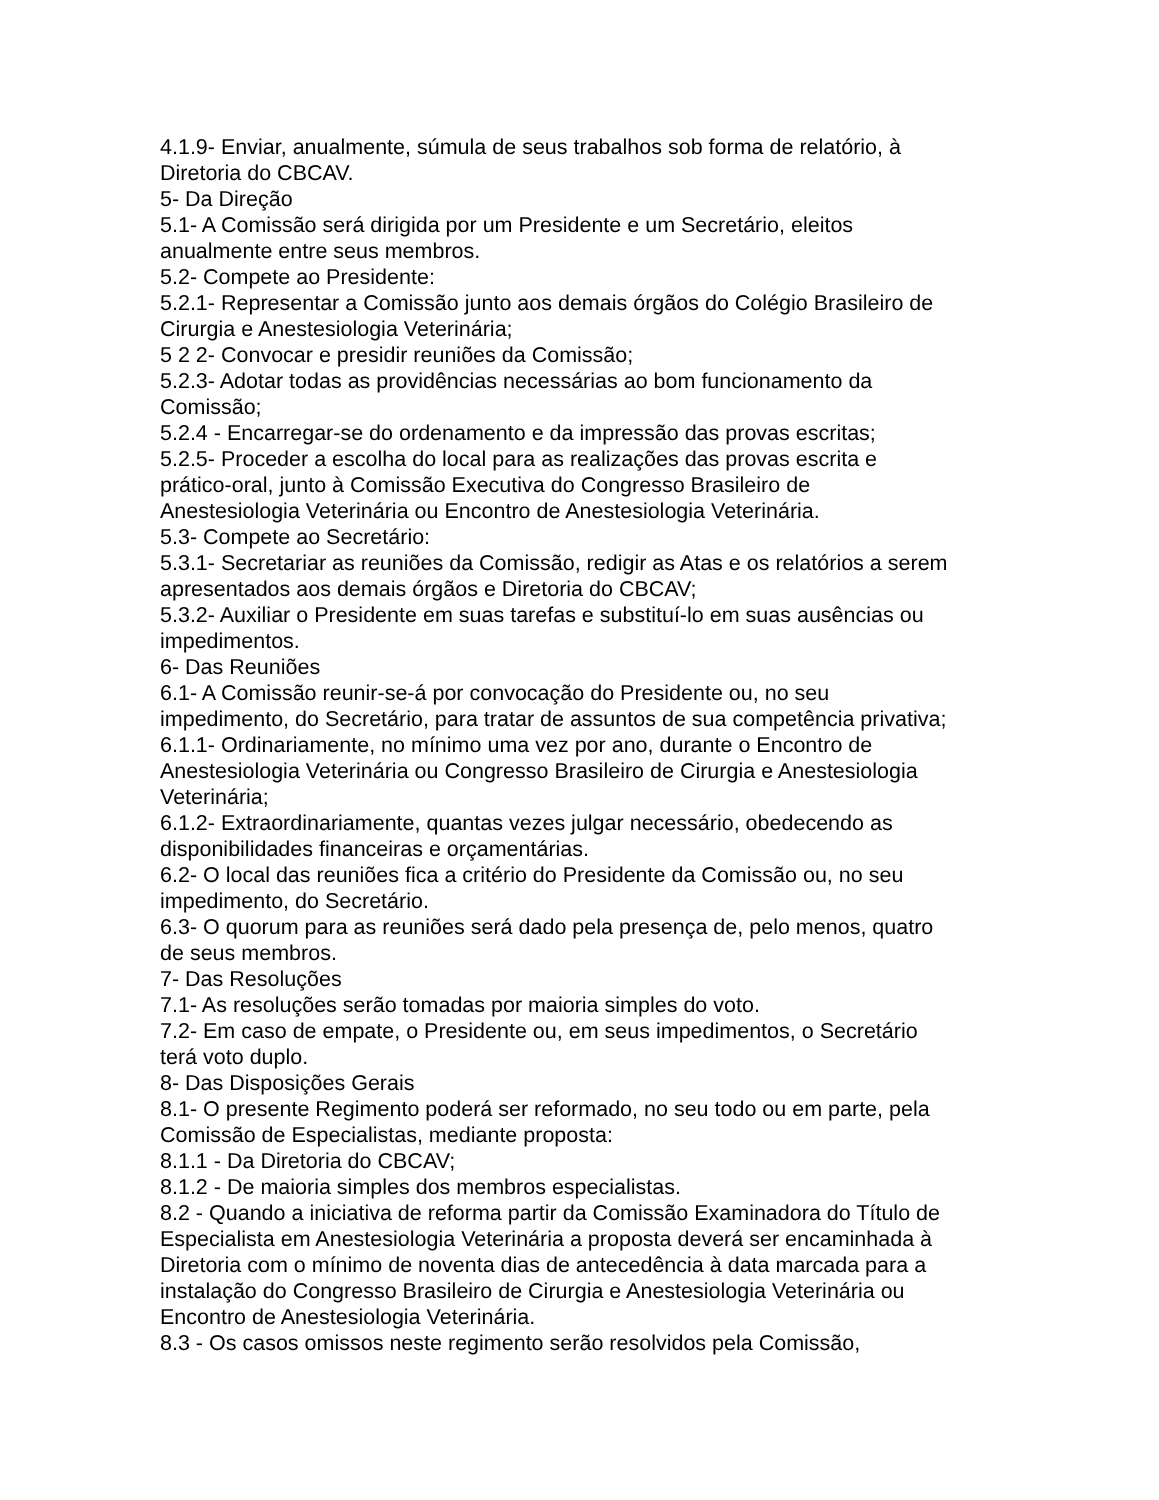4.1.9- Enviar, anualmente, súmula de seus trabalhos sob forma de relatório, à
Diretoria do CBCAV.
5- Da Direção
5.1- A Comissão será dirigida por um Presidente e um Secretário, eleitos
anualmente entre seus membros.
5.2- Compete ao Presidente:
5.2.1- Representar a Comissão junto aos demais órgãos do Colégio Brasileiro de
Cirurgia e Anestesiologia Veterinária;
5 2 2- Convocar e presidir reuniões da Comissão;
5.2.3- Adotar todas as providências necessárias ao bom funcionamento da
Comissão;
5.2.4 - Encarregar-se do ordenamento e da impressão das provas escritas;
5.2.5- Proceder a escolha do local para as realizações das provas escrita e
prático-oral, junto à Comissão Executiva do Congresso Brasileiro de
Anestesiologia Veterinária ou Encontro de Anestesiologia Veterinária.
5.3- Compete ao Secretário:
5.3.1- Secretariar as reuniões da Comissão, redigir as Atas e os relatórios a serem
apresentados aos demais órgãos e Diretoria do CBCAV;
5.3.2- Auxiliar o Presidente em suas tarefas e substituí-lo em suas ausências ou
impedimentos.
6- Das Reuniões
6.1- A Comissão reunir-se-á por convocação do Presidente ou, no seu
impedimento, do Secretário, para tratar de assuntos de sua competência privativa;
6.1.1- Ordinariamente, no mínimo uma vez por ano, durante o Encontro de
Anestesiologia Veterinária ou Congresso Brasileiro de Cirurgia e Anestesiologia
Veterinária;
6.1.2- Extraordinariamente, quantas vezes julgar necessário, obedecendo as
disponibilidades financeiras e orçamentárias.
6.2- O local das reuniões fica a critério do Presidente da Comissão ou, no seu
impedimento, do Secretário.
6.3- O quorum para as reuniões será dado pela presença de, pelo menos, quatro
de seus membros.
7- Das Resoluções
7.1- As resoluções serão tomadas por maioria simples do voto.
7.2- Em caso de empate, o Presidente ou, em seus impedimentos, o Secretário
terá voto duplo.
8- Das Disposições Gerais
8.1- O presente Regimento poderá ser reformado, no seu todo ou em parte, pela
Comissão de Especialistas, mediante proposta:
8.1.1 - Da Diretoria do CBCAV;
8.1.2 - De maioria simples dos membros especialistas.
8.2 - Quando a iniciativa de reforma partir da Comissão Examinadora do Título de
Especialista em Anestesiologia Veterinária a proposta deverá ser encaminhada à
Diretoria com o mínimo de noventa dias de antecedência à data marcada para a
instalação do Congresso Brasileiro de Cirurgia e Anestesiologia Veterinária ou
Encontro de Anestesiologia Veterinária.
8.3 - Os casos omissos neste regimento serão resolvidos pela Comissão,